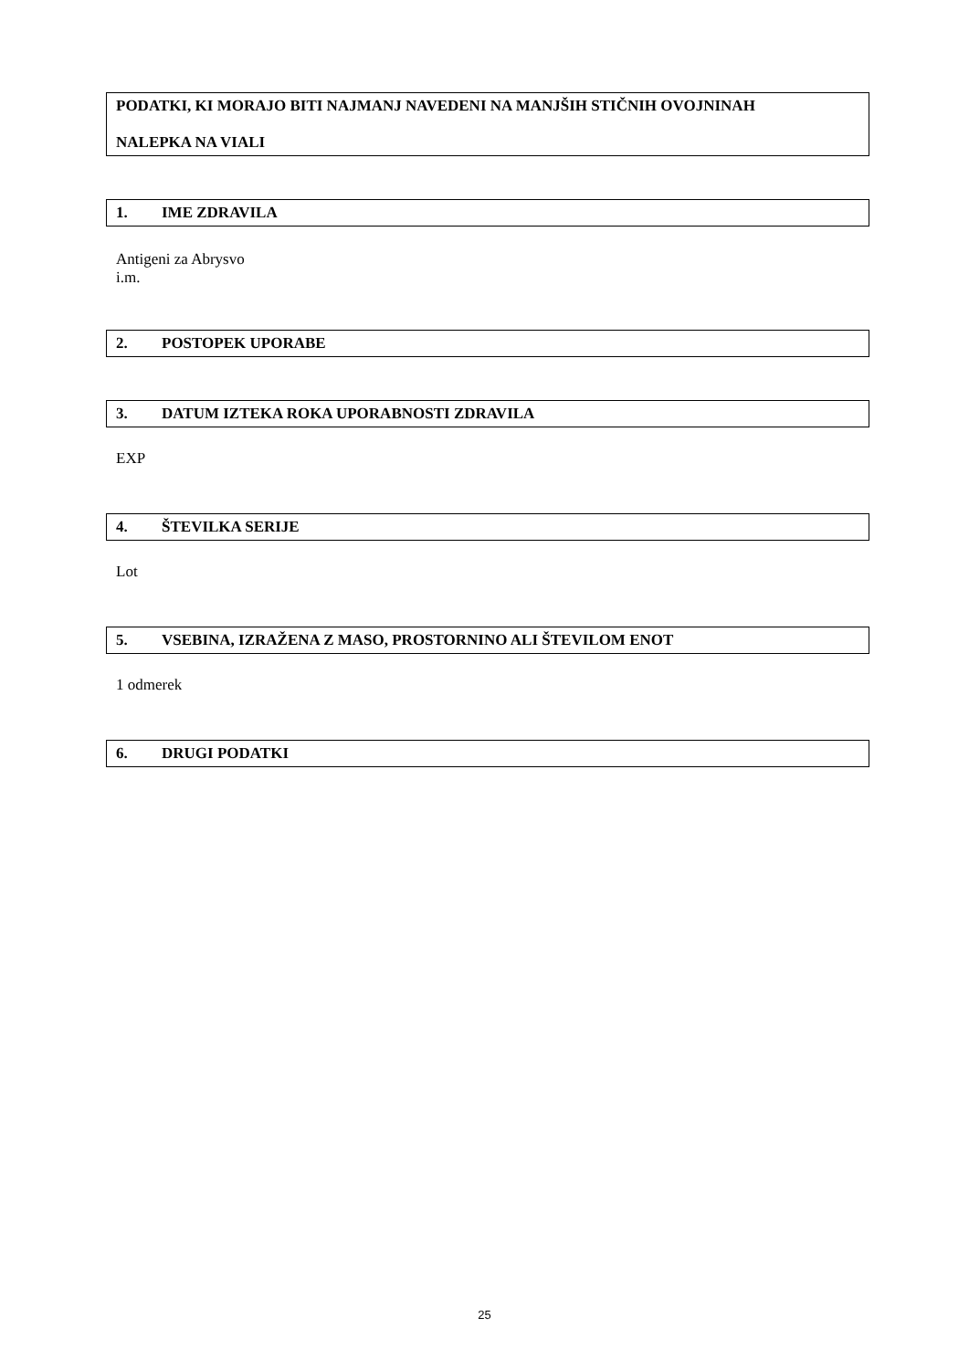PODATKI, KI MORAJO BITI NAJMANJ NAVEDENI NA MANJŠIH STIČNIH OVOJNINAH
NALEPKA NA VIALI
1. IME ZDRAVILA
Antigeni za Abrysvo
i.m.
2. POSTOPEK UPORABE
3. DATUM IZTEKA ROKA UPORABNOSTI ZDRAVILA
EXP
4. ŠTEVILKA SERIJE
Lot
5. VSEBINA, IZRAŽENA Z MASO, PROSTORNINO ALI ŠTEVILOM ENOT
1 odmerek
6. DRUGI PODATKI
25